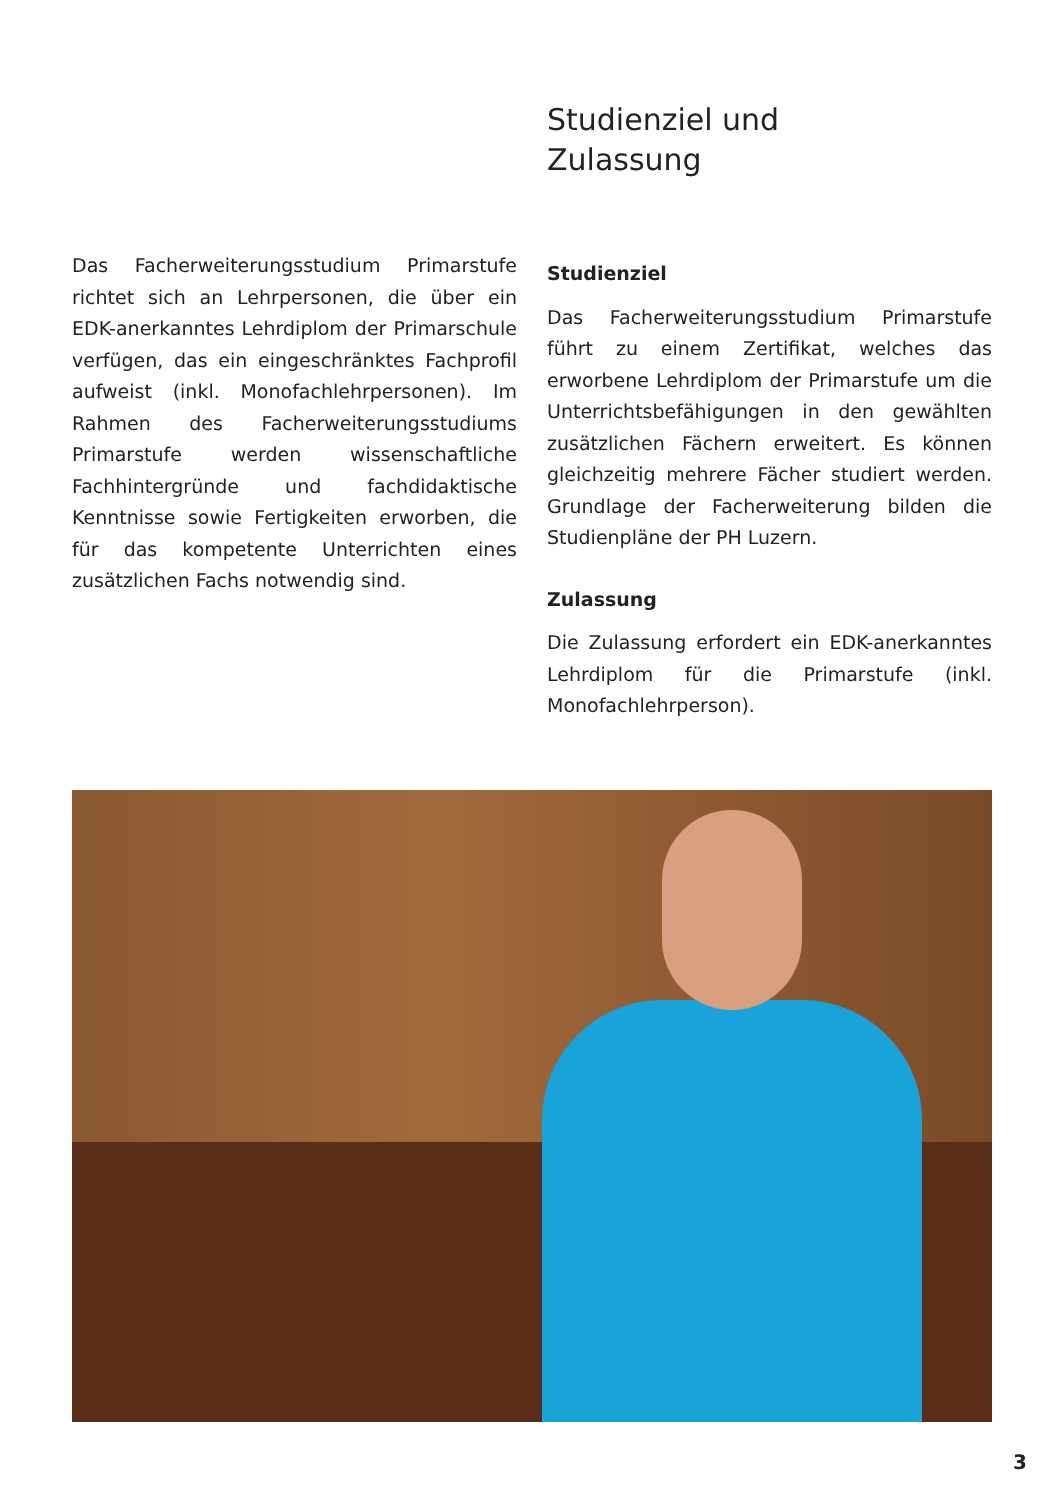Das Facherweiterungsstudium Primarstufe richtet sich an Lehrpersonen, die über ein EDK-anerkanntes Lehrdiplom der Primarschule verfügen, das ein eingeschränktes Fachprofil aufweist (inkl. Monofachlehrpersonen). Im Rahmen des Facherweiterungsstudiums Primarstufe werden wissenschaftliche Fachhintergründe und fachdidaktische Kenntnisse sowie Fertigkeiten erworben, die für das kompetente Unterrichten eines zusätzlichen Fachs notwendig sind.
Studienziel und
Zulassung
Studienziel
Das Facherweiterungsstudium Primarstufe führt zu einem Zertifikat, welches das erworbene Lehrdiplom der Primarstufe um die Unterrichtsbefähigungen in den gewählten zusätzlichen Fächern erweitert. Es können gleichzeitig mehrere Fächer studiert werden. Grundlage der Facherweiterung bilden die Studienpläne der PH Luzern.
Zulassung
Die Zulassung erfordert ein EDK-anerkanntes Lehrdiplom für die Primarstufe (inkl. Monofachlehrperson).
3